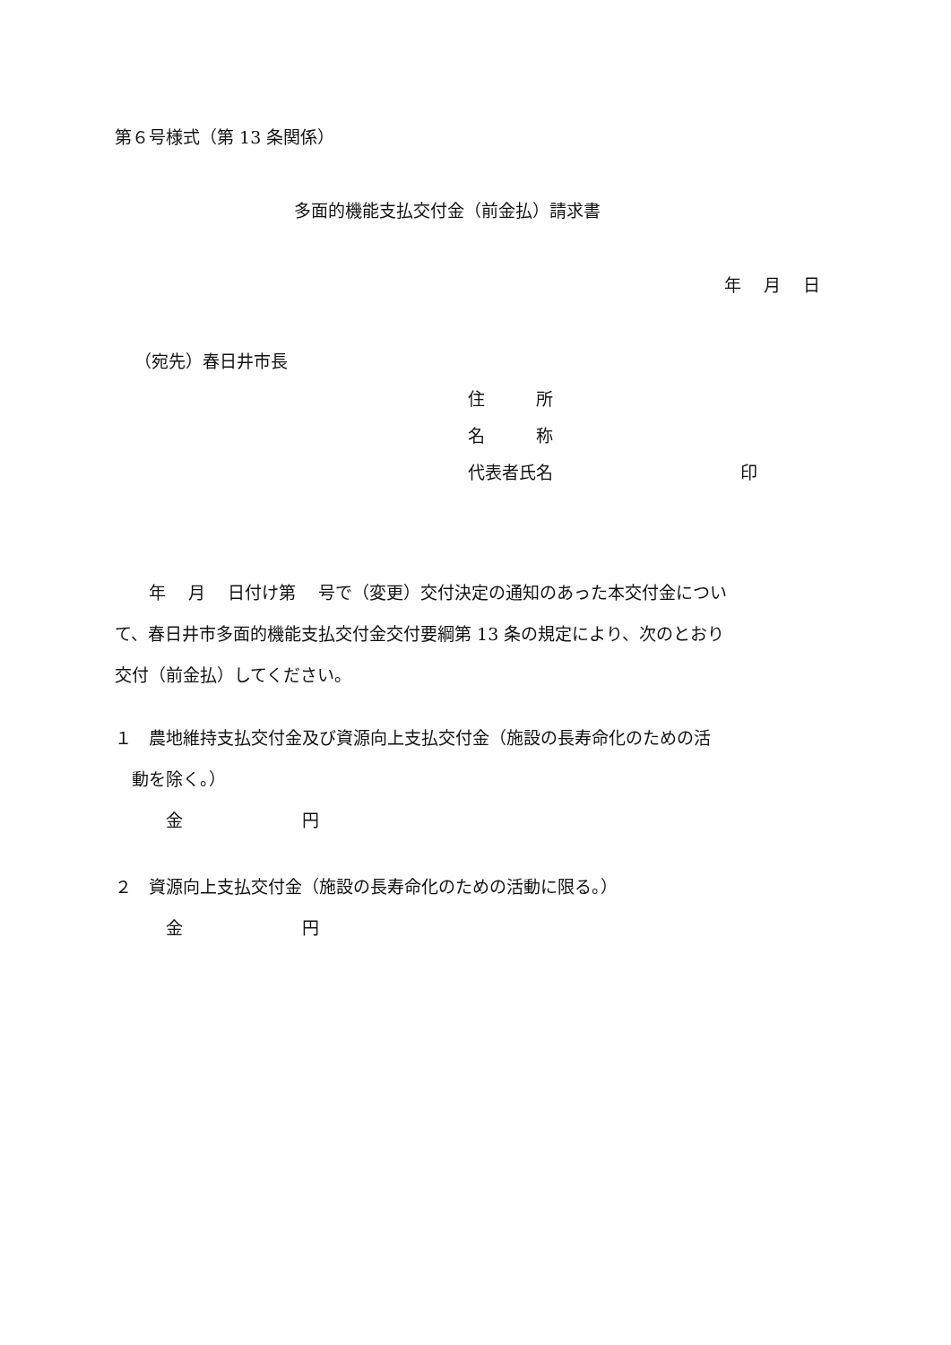第６号様式（第 13 条関係）
多面的機能支払交付金（前金払）請求書
年　 月　 日
（宛先）春日井市長
住　　　所
名　　　称
代表者氏名　　　　　　　　　　　印
　　年　 月　 日付け第　 号で（変更）交付決定の通知のあった本交付金につい て、春日井市多面的機能支払交付金交付要綱第 13 条の規定により、次のとおり 交付（前金払）してください。
１　農地維持支払交付金及び資源向上支払交付金（施設の長寿命化のための活 　動を除く。） 　　　金　　　　　　　円
２　資源向上支払交付金（施設の長寿命化のための活動に限る。） 　　　金　　　　　　　円